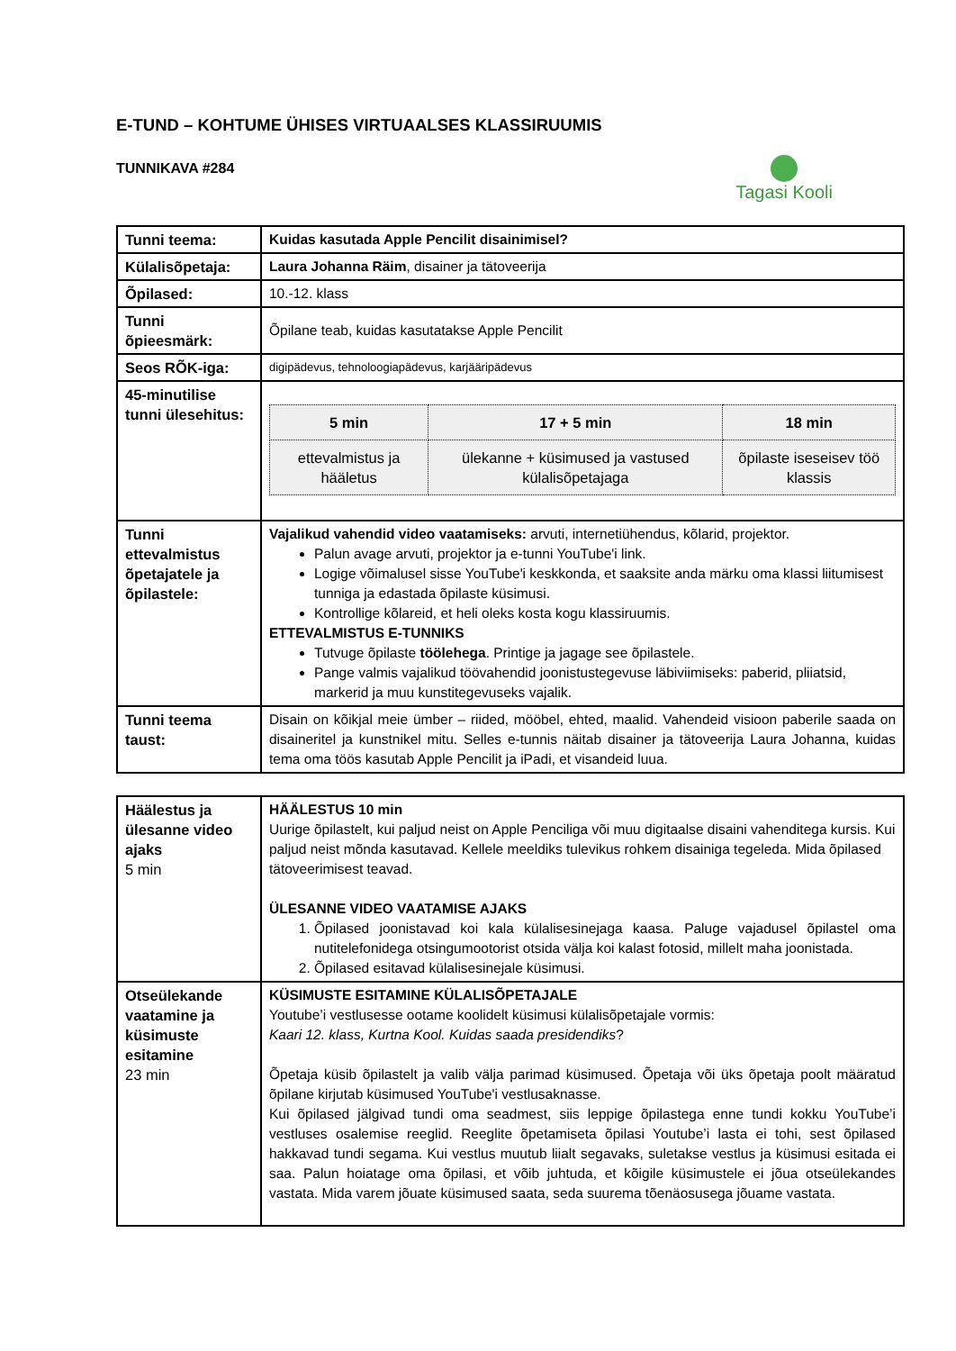E-TUND – KOHTUME ÜHISES VIRTUAALSES KLASSIRUUMIS
TUNNIKAVA #284
Tagasi Kooli
| Tunni teema: | Kuidas kasutada Apple Pencilit disainimisel? |
| Külalisõpetaja: | Laura Johanna Räim , disainer ja tätoveerija |
| Õpilased: | 10.-12. klass |
| Tunni õpieesmärk: | Õpilane teab, kuidas kasutatakse Apple Pencilit |
| Seos RÕK-iga: | digipädevus, tehnoloogiapädevus, karjääripädevus |
| 45-minutilise tunni ülesehitus: | / 5 min / 17 + 5 min / 18 min / / --- / --- / --- / / ettevalmistus ja hääletus / ülekanne + küsimused ja vastused külalisõpetajaga / õpilaste iseseisev töö klassis / |
| Tunni ettevalmistus õpetajatele ja õpilastele: | Vajalikud vahendid video vaatamiseks: arvuti, internetiühendus, kõlarid, projektor. Palun avage arvuti, projektor ja e-tunni YouTube'i link. Logige võimalusel sisse YouTube'i keskkonda, et saaksite anda märku oma klassi liitumisest tunniga ja edastada õpilaste küsimusi. Kontrollige kõlareid, et heli oleks kosta kogu klassiruumis. ETTEVALMISTUS E-TUNNIKS Tutvuge õpilaste töölehega . Printige ja jagage see õpilastele. Pange valmis vajalikud töövahendid joonistustegevuse läbiviimiseks: paberid, pliiatsid, markerid ja muu kunstitegevuseks vajalik. |
| Tunni teema taust: | Disain on kõikjal meie ümber – riided, mööbel, ehted, maalid. Vahendeid visioon paberile saada on disaineritel ja kunstnikel mitu. Selles e-tunnis näitab disainer ja tätoveerija Laura Johanna, kuidas tema oma töös kasutab Apple Pencilit ja iPadi, et visandeid luua. |
| Häälestus ja ülesanne video ajaks 5 min | HÄÄLESTUS 10 min Uurige õpilastelt, kui paljud neist on Apple Penciliga või muu digitaalse disaini vahenditega kursis. Kui paljud neist mõnda kasutavad. Kellele meeldiks tulevikus rohkem disainiga tegeleda. Mida õpilased tätoveerimisest teavad. ÜLESANNE VIDEO VAATAMISE AJAKS 1. Õpilased joonistavad koi kala külalisesinejaga kaasa. Paluge vajadusel õpilastel oma nutitelefonidega otsingumootorist otsida välja koi kalast fotosid, millelt maha joonistada. 2. Õpilased esitavad külalisesinejale küsimusi. |
| Otseülekande vaatamine ja küsimuste esitamine 23 min | KÜSIMUSTE ESITAMINE KÜLALISÕPETAJALE Youtube’i vestlusesse ootame koolidelt küsimusi külalisõpetajale vormis: Kaari 12. klass, Kurtna Kool. Kuidas saada presidendiks ? Õpetaja küsib õpilastelt ja valib välja parimad küsimused. Õpetaja või üks õpetaja poolt määratud õpilane kirjutab küsimused YouTube'i vestlusaknasse. Kui õpilased jälgivad tundi oma seadmest, siis leppige õpilastega enne tundi kokku YouTube’i vestluses osalemise reeglid. Reeglite õpetamiseta õpilasi Youtube’i lasta ei tohi, sest õpilased hakkavad tundi segama. Kui vestlus muutub liialt segavaks, suletakse vestlus ja küsimusi esitada ei saa. Palun hoiatage oma õpilasi, et võib juhtuda, et kõigile küsimustele ei jõua otseülekandes vastata. Mida varem jõuate küsimused saata, seda suurema tõenäosusega jõuame vastata. |